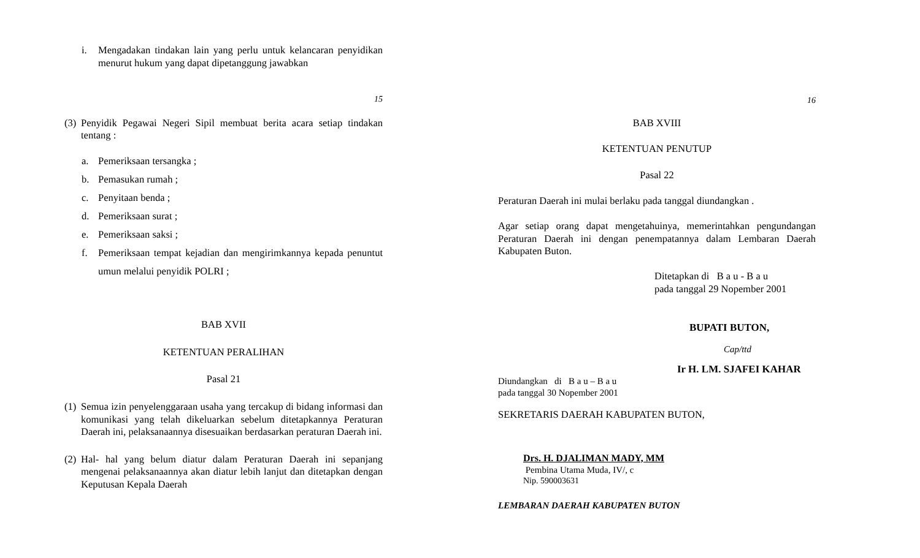i. Mengadakan tindakan lain yang perlu untuk kelancaran penyidikan menurut hukum yang dapat dipetanggung jawabkan
15
(3)
Penyidik Pegawai Negeri Sipil membuat berita acara setiap tindakan tentang :
a. Pemeriksaan tersangka ;
b. Pemasukan rumah ;
c. Penyitaan benda ;
d. Pemeriksaan surat ;
e. Pemeriksaan saksi ;
f. Pemeriksaan tempat kejadian dan mengirimkannya kepada penuntut umun melalui penyidik POLRI ;
BAB XVII
KETENTUAN PERALIHAN
Pasal 21
(1)
Semua izin penyelenggaraan usaha yang tercakup di bidang informasi dan komunikasi yang telah dikeluarkan sebelum ditetapkannya Peraturan Daerah ini, pelaksanaannya disesuaikan berdasarkan peraturan Daerah ini.
(2)
Hal- hal yang belum diatur dalam Peraturan Daerah ini sepanjang mengenai pelaksanaannya akan diatur lebih lanjut dan ditetapkan dengan Keputusan Kepala Daerah
16
BAB XVIII
KETENTUAN PENUTUP
Pasal 22
Peraturan Daerah ini mulai berlaku pada tanggal diundangkan .
Agar setiap orang dapat mengetahuinya, memerintahkan pengundangan Peraturan Daerah ini dengan penempatannya dalam Lembaran Daerah Kabupaten Buton.
Ditetapkan di B a u - B a u
pada tanggal 29 Nopember 2001
BUPATI BUTON,
Cap/ttd
Ir H. LM. SJAFEI KAHAR
Diundangkan di B a u – B a u
pada tanggal 30 Nopember 2001
SEKRETARIS DAERAH KABUPATEN BUTON,
Drs. H. DJALIMAN MADY, MM
Pembina Utama Muda, IV/, c
Nip. 590003631
LEMBARAN DAERAH KABUPATEN BUTON